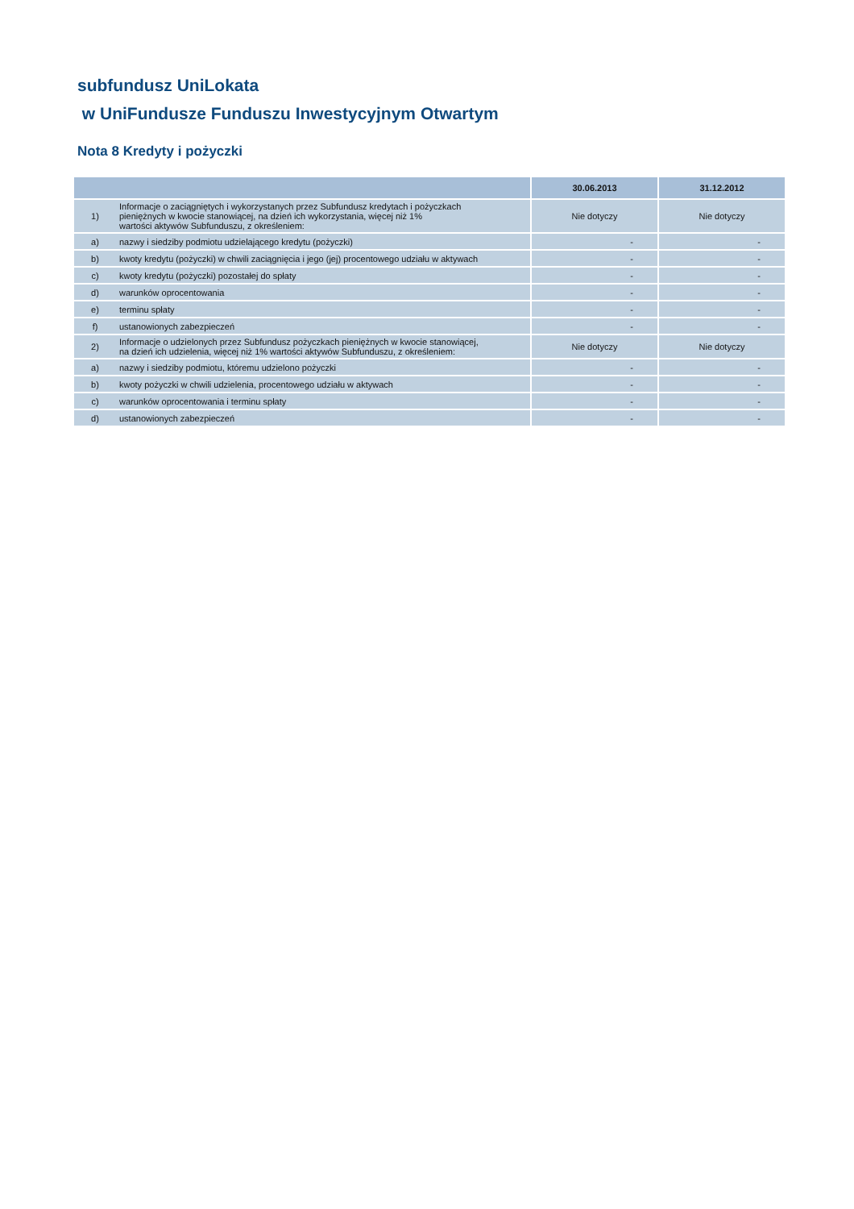subfundusz UniLokata
w UniFundusze Funduszu Inwestycyjnym Otwartym
Nota 8 Kredyty i pożyczki
| | | 30.06.2013 | 31.12.2012 |
| --- | --- | --- | --- |
| 1) | Informacje o zaciągniętych i wykorzystanych przez Subfundusz kredytach i pożyczkach pieniężnych w kwocie stanowiącej, na dzień ich wykorzystania, więcej niż 1% wartości aktywów Subfunduszu, z określeniem: | Nie dotyczy | Nie dotyczy |
| a) | nazwy i siedziby podmiotu udzielającego kredytu (pożyczki) | - | - |
| b) | kwoty kredytu (pożyczki) w chwili zaciągnięcia i jego (jej) procentowego udziału w aktywach | - | - |
| c) | kwoty kredytu (pożyczki) pozostałej do spłaty | - | - |
| d) | warunków oprocentowania | - | - |
| e) | terminu spłaty | - | - |
| f) | ustanowionych zabezpieczeń | - | - |
| 2) | Informacje o udzielonych przez Subfundusz pożyczkach pieniężnych w kwocie stanowiącej, na dzień ich udzielenia, więcej niż 1% wartości aktywów Subfunduszu, z określeniem: | Nie dotyczy | Nie dotyczy |
| a) | nazwy i siedziby podmiotu, któremu udzielono pożyczki | - | - |
| b) | kwoty pożyczki w chwili udzielenia, procentowego udziału w aktywach | - | - |
| c) | warunków oprocentowania i terminu spłaty | - | - |
| d) | ustanowionych zabezpieczeń | - | - |